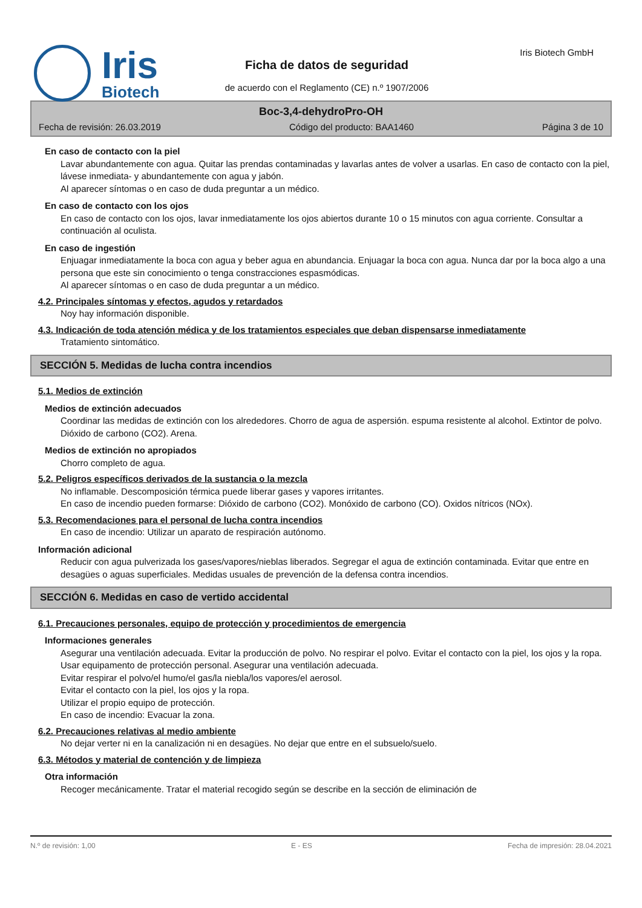Iris
Biotech
Iris Biotech GmbH
Ficha de datos de seguridad
de acuerdo con el Reglamento (CE) n.º 1907/2006
Boc-3,4-dehydroPro-OH
Fecha de revisión: 26.03.2019 Código del producto: BAA1460 Página 3 de 10
En caso de contacto con la piel
Lavar abundantemente con agua. Quitar las prendas contaminadas y lavarlas antes de volver a usarlas. En caso de contacto con la piel, lávese inmediata- y abundantemente con agua y jabón.
Al aparecer síntomas o en caso de duda preguntar a un médico.
En caso de contacto con los ojos
En caso de contacto con los ojos, lavar inmediatamente los ojos abiertos durante 10 o 15 minutos con agua corriente. Consultar a continuación al oculista.
En caso de ingestión
Enjuagar inmediatamente la boca con agua y beber agua en abundancia. Enjuagar la boca con agua. Nunca dar por la boca algo a una persona que este sin conocimiento o tenga constracciones espasmódicas.
Al aparecer síntomas o en caso de duda preguntar a un médico.
4.2. Principales síntomas y efectos, agudos y retardados
Noy hay información disponible.
4.3. Indicación de toda atención médica y de los tratamientos especiales que deban dispensarse inmediatamente
Tratamiento sintomático.
SECCIÓN 5. Medidas de lucha contra incendios
5.1. Medios de extinción
Medios de extinción adecuados
Coordinar las medidas de extinción con los alrededores. Chorro de agua de aspersión. espuma resistente al alcohol. Extintor de polvo. Dióxido de carbono (CO2). Arena.
Medios de extinción no apropiados
Chorro completo de agua.
5.2. Peligros específicos derivados de la sustancia o la mezcla
No inflamable. Descomposición térmica puede liberar gases y vapores irritantes.
En caso de incendio pueden formarse: Dióxido de carbono (CO2). Monóxido de carbono (CO). Oxidos nítricos (NOx).
5.3. Recomendaciones para el personal de lucha contra incendios
En caso de incendio: Utilizar un aparato de respiración autónomo.
Información adicional
Reducir con agua pulverizada los gases/vapores/nieblas liberados. Segregar el agua de extinción contaminada. Evitar que entre en desagües o aguas superficiales. Medidas usuales de prevención de la defensa contra incendios.
SECCIÓN 6. Medidas en caso de vertido accidental
6.1. Precauciones personales, equipo de protección y procedimientos de emergencia
Informaciones generales
Asegurar una ventilación adecuada. Evitar la producción de polvo. No respirar el polvo. Evitar el contacto con la piel, los ojos y la ropa. Usar equipamento de protección personal. Asegurar una ventilación adecuada.
Evitar respirar el polvo/el humo/el gas/la niebla/los vapores/el aerosol.
Evitar el contacto con la piel, los ojos y la ropa.
Utilizar el propio equipo de protección.
En caso de incendio: Evacuar la zona.
6.2. Precauciones relativas al medio ambiente
No dejar verter ni en la canalización ni en desagües. No dejar que entre en el subsuelo/suelo.
6.3. Métodos y material de contención y de limpieza
Otra información
Recoger mecánicamente. Tratar el material recogido según se describe en la sección de eliminación de
N.º de revisión: 1,00 E - ES Fecha de impresión: 28.04.2021